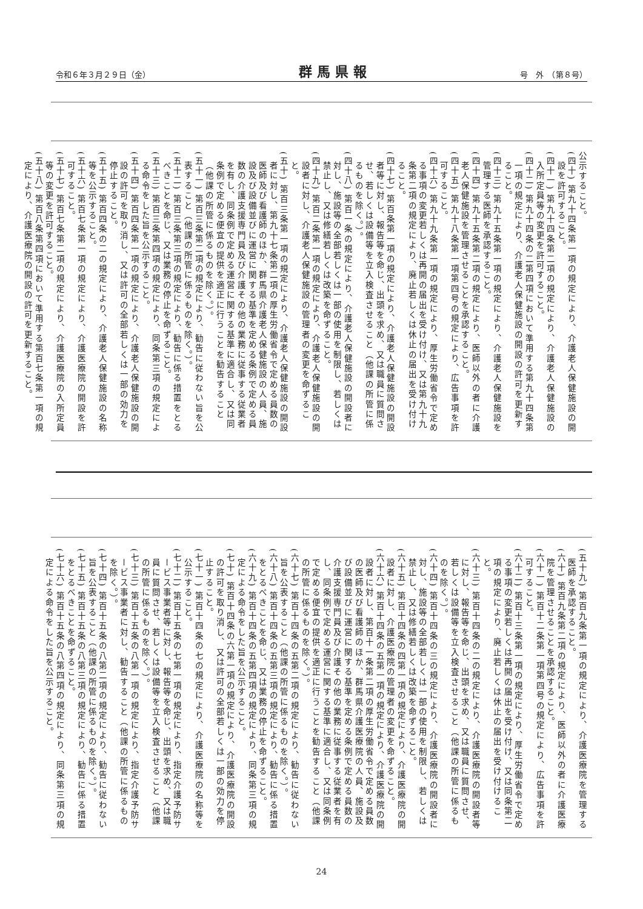令和６年３月２９日（金） 群馬県報 号　外　（第８号）
公示すること。
(四十) 第九十四条第一項の規定により、介護老人保健施設の開設を許可すること。
(四十一) 第九十四条第二項の規定により、介護老人保健施設の入所定員等の変更を許可すること。
(四十二) 第九十四条の二第四項において準用する第九十四条第一項の規定により、介護老人保健施設の開設の許可を更新すること。
(四十三) 第九十五条第一項の規定により、介護老人保健施設を管理する医師を承認すること。
(四十四) 第九十五条第二項の規定により、医師以外の者に介護老人保健施設を管理させることを承認すること。
(四十五) 第九十八条第一項第四号の規定により、広告事項を許可すること。
(四十六) 第九十九条第一項の規定により、厚生労働省令で定める事項の変更若しくは再開の届出を受け付け、又は第九十九条第二項の規定により、廃止若しくは休止の届出を受け付けること。
(四十七) 第百条第一項の規定により、介護老人保健施設の開設者等に対し、報告等を命じ、出頭を求め、又は職員に質問させ、若しくは設備等を立入検査させること（他課の所管に係るものを除く。）。
(四十八) 第百一条の規定により、介護老人保健施設の開設者に対し、施設等の全部若しくは一部の使用を制限し、若しくは禁止し、又は修繕若しくは改築を命ずること。
(四十九) 第百二条第一項の規定により、介護老人保健施設の開設者に対し、介護老人保健施設の管理者の変更を命ずること。
(五十) 第百三条第一項の規定により、介護老人保健施設の開設者に対し、第九十七条第二項の厚生労働省令で定める員数の医師及び看護師のほか、群馬県介護老人保健施設の人員、施設及び設備並びに運営に関する基準を定める条例で定める員数の介護支援専門員及び介護その他の業務に従事する従業者を有し、同条例で定める運営に関する基準に適合し、又は同条例で定める便宜の提供を適正に行うことを勧告すること（他課の所管に係るものを除く。）。
(五十一) 第百三条第二項の規定により、勧告に従わない旨を公表すること（他課の所管に係るものを除く。）。
(五十二) 第百三条第三項の規定により、勧告に係る措置をとるべきことを命じ、又は業務の停止を命ずること。
(五十三) 第百三条第四項の規定により、同条第三項の規定による命令をした旨を公示すること。
(五十四) 第百四条第一項の規定により、介護老人保健施設の開設の許可を取り消し、又は許可の全部若しくは一部の効力を停止すること。
(五十五) 第百四条の二の規定により、介護老人保健施設の名称等を公示すること。
(五十六) 第百七条第一項の規定により、介護医療院の開設を許可すること。
(五十七) 第百七条第二項の規定により、介護医療院の入所定員等の変更を許可すること。
(五十八) 第百八条第四項において準用する第百七条第一項の規定により、介護医療院の開設の許可を更新すること。
(五十九) 第百九条第一項の規定により、介護医療院を管理する医師を承認すること。
(六十) 第百九条第二項の規定により、医師以外の者に介護医療院を管理させることを承認すること。
(六十一) 第百十二条第一項第四号の規定により、広告事項を許可すること。
(六十二) 第百十三条第一項の規定により、厚生労働省令で定める事項の変更若しくは再開の届出を受け付け、又は同条第二項の規定により、廃止若しくは休止の届出を受け付けること。
(六十三) 第百十四条の二の規定により、介護医療院の開設者等に対し、報告等を命じ、出頭を求め、又は職員に質問させ、若しくは設備等を立入検査させること（他課の所管に係るものを除く。）。
(六十四) 第百十四条の三の規定により、介護医療院の開設者に対し、施設等の全部若しくは一部の使用を制限し、若しくは禁止し、又は修繕若しくは改築を命ずること。
(六十五) 第百十四条の四第一項の規定により、介護医療院の開設者に対し、介護医療院の管理者の変更を命ずること。
(六十六) 第百十四条の五第一項の規定により、介護医療院の開設者に対し、第百十一条第二項の厚生労働省令で定める員数の医師及び看護師のほか、群馬県介護医療院の人員、施設及び設備並びに運営に関する基準を定める条例で定める員数の介護支援専門員及び介護その他の業務に従事する従業者を有し、同条例で定める運営に関する基準に適合し、又は同条例で定める便宜の提供を適正に行うことを勧告すること（他課の所管に係るものを除く。）。
(六十七) 第百十四条の五第二項の規定により、勧告に従わない旨を公表すること（他課の所管に係るものを除く。）。
(六十八) 第百十四条の五第三項の規定により、勧告に係る措置をとるべきことを命じ、又は業務の停止を命ずること。
(六十九) 第百十四条の五第四項の規定により、同条第三項の規定による命令をした旨を公示すること。
(七十) 第百十四条の六第一項の規定により、介護医療院の開設の許可を取り消し、又は許可の全部若しくは一部の効力を停止すること。
(七十一) 第百十四条の七の規定により、介護医療院の名称等を公示すること。
(七十二) 第百十五条の七第一項の規定により、指定介護予防サービス事業者等に対し、報告等を命じ、出頭を求め、又は職員に質問させ、若しくは設備等を立入検査させること（他課の所管に係るものを除く。）。
(七十三) 第百十五条の八第一項の規定により、指定介護予防サービス事業者に対し、勧告すること（他課の所管に係るものを除く。）。
(七十四) 第百十五条の八第二項の規定により、勧告に従わない旨を公表すること（他課の所管に係るものを除く。）。
(七十五) 第百十五条の八第三項の規定により、勧告に係る措置をとるべきことを命ずること。
(七十六) 第百十五条の八第四項の規定により、同条第三項の規定による命令をした旨を公示すること。
24